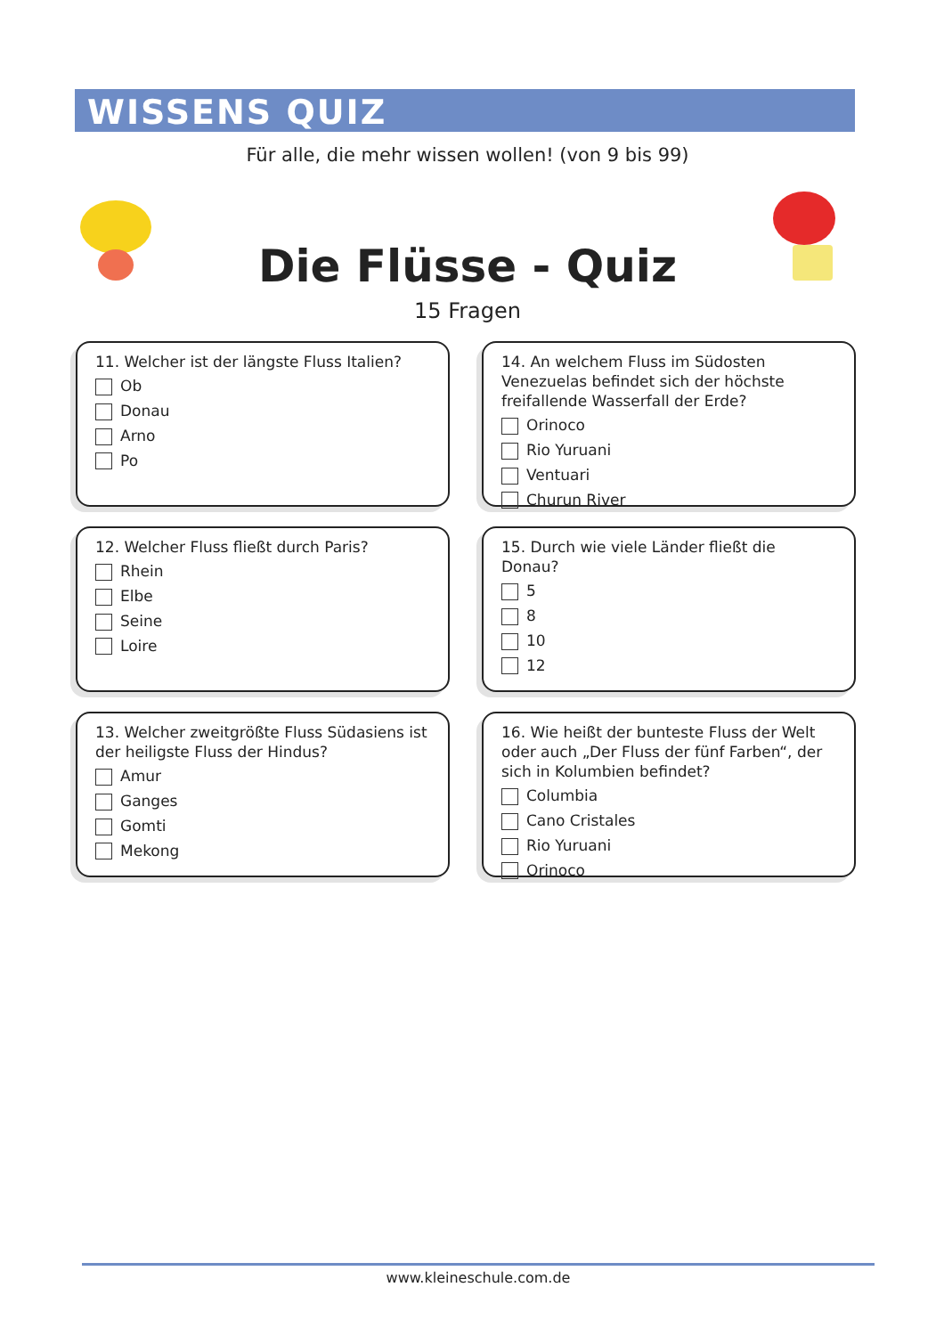WISSENS QUIZ
Für alle, die mehr wissen wollen! (von 9 bis 99)
Die Flüsse - Quiz
15 Fragen
11. Welcher ist der längste Fluss Italien?
Ob
Donau
Arno
Po
14. An welchem Fluss im Südosten Venezuelas befindet sich der höchste freifallende Wasserfall der Erde?
Orinoco
Rio Yuruani
Ventuari
Churun River
12. Welcher Fluss fließt durch Paris?
Rhein
Elbe
Seine
Loire
15. Durch wie viele Länder fließt die Donau?
5
8
10
12
13. Welcher zweitgrößte Fluss Südasiens ist der heiligste Fluss der Hindus?
Amur
Ganges
Gomti
Mekong
16. Wie heißt der bunteste Fluss der Welt oder auch „Der Fluss der fünf Farben“, der sich in Kolumbien befindet?
Columbia
Cano Cristales
Rio Yuruani
Orinoco
www.kleineschule.com.de